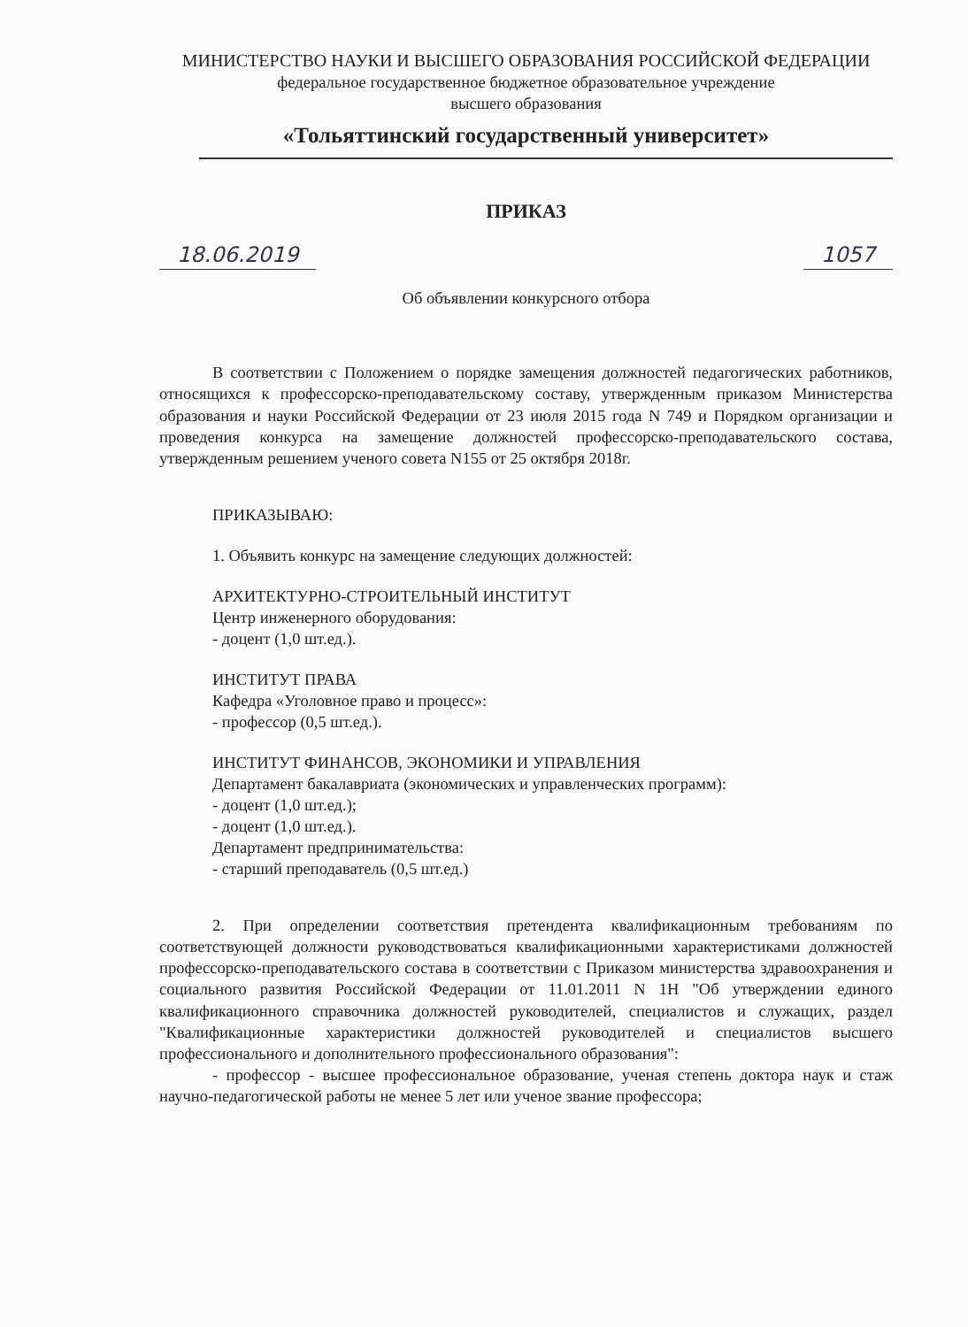МИНИСТЕРСТВО НАУКИ И ВЫСШЕГО ОБРАЗОВАНИЯ РОССИЙСКОЙ ФЕДЕРАЦИИ
федеральное государственное бюджетное образовательное учреждение
высшего образования
«Тольяттинский государственный университет»
ПРИКАЗ
18.06.2019 1057
Об объявлении конкурсного отбора
В соответствии с Положением о порядке замещения должностей педагогических работников, относящихся к профессорско-преподавательскому составу, утвержденным приказом Министерства образования и науки Российской Федерации от 23 июля 2015 года N 749 и Порядком организации и проведения конкурса на замещение должностей профессорско-преподавательского состава, утвержденным решением ученого совета N155 от 25 октября 2018г.
ПРИКАЗЫВАЮ:
1. Объявить конкурс на замещение следующих должностей:
АРХИТЕКТУРНО-СТРОИТЕЛЬНЫЙ ИНСТИТУТ
Центр инженерного оборудования:
- доцент (1,0 шт.ед.).
ИНСТИТУТ ПРАВА
Кафедра «Уголовное право и процесс»:
- профессор (0,5 шт.ед.).
ИНСТИТУТ ФИНАНСОВ, ЭКОНОМИКИ И УПРАВЛЕНИЯ
Департамент бакалавриата (экономических и управленческих программ):
- доцент (1,0 шт.ед.);
- доцент (1,0 шт.ед.).
Департамент предпринимательства:
- старший преподаватель (0,5 шт.ед.)
2. При определении соответствия претендента квалификационным требованиям по соответствующей должности руководствоваться квалификационными характеристиками должностей профессорско-преподавательского состава в соответствии с Приказом министерства здравоохранения и социального развития Российской Федерации от 11.01.2011 N 1Н "Об утверждении единого квалификационного справочника должностей руководителей, специалистов и служащих, раздел "Квалификационные характеристики должностей руководителей и специалистов высшего профессионального и дополнительного профессионального образования":
- профессор - высшее профессиональное образование, ученая степень доктора наук и стаж научно-педагогической работы не менее 5 лет или ученое звание профессора;